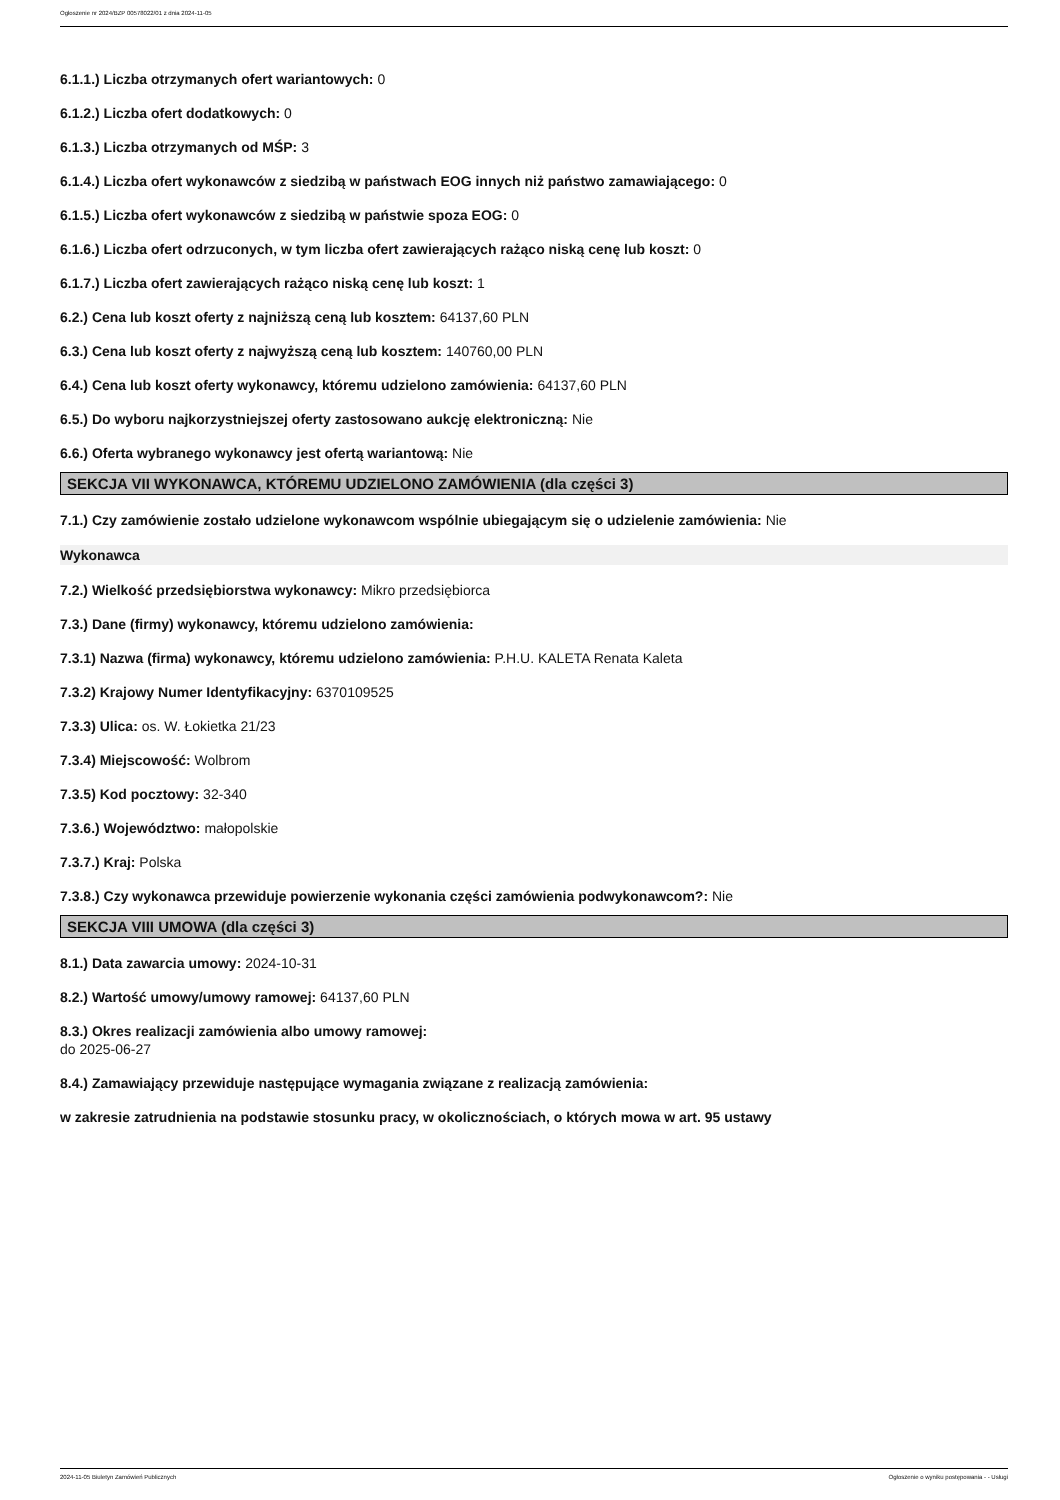Ogłoszenie nr 2024/BZP 00578022/01 z dnia 2024-11-05
6.1.1.) Liczba otrzymanych ofert wariantowych: 0
6.1.2.) Liczba ofert dodatkowych: 0
6.1.3.) Liczba otrzymanych od MŚP: 3
6.1.4.) Liczba ofert wykonawców z siedzibą w państwach EOG innych niż państwo zamawiającego: 0
6.1.5.) Liczba ofert wykonawców z siedzibą w państwie spoza EOG: 0
6.1.6.) Liczba ofert odrzuconych, w tym liczba ofert zawierających rażąco niską cenę lub koszt: 0
6.1.7.) Liczba ofert zawierających rażąco niską cenę lub koszt: 1
6.2.) Cena lub koszt oferty z najniższą ceną lub kosztem: 64137,60 PLN
6.3.) Cena lub koszt oferty z najwyższą ceną lub kosztem: 140760,00 PLN
6.4.) Cena lub koszt oferty wykonawcy, któremu udzielono zamówienia: 64137,60 PLN
6.5.) Do wyboru najkorzystniejszej oferty zastosowano aukcję elektroniczną: Nie
6.6.) Oferta wybranego wykonawcy jest ofertą wariantową: Nie
SEKCJA VII WYKONAWCA, KTÓREMU UDZIELONO ZAMÓWIENIA (dla części 3)
7.1.) Czy zamówienie zostało udzielone wykonawcom wspólnie ubiegającym się o udzielenie zamówienia: Nie
Wykonawca
7.2.) Wielkość przedsiębiorstwa wykonawcy: Mikro przedsiębiorca
7.3.) Dane (firmy) wykonawcy, któremu udzielono zamówienia:
7.3.1) Nazwa (firma) wykonawcy, któremu udzielono zamówienia: P.H.U. KALETA Renata Kaleta
7.3.2) Krajowy Numer Identyfikacyjny: 6370109525
7.3.3) Ulica: os. W. Łokietka 21/23
7.3.4) Miejscowość: Wolbrom
7.3.5) Kod pocztowy: 32-340
7.3.6.) Województwo: małopolskie
7.3.7.) Kraj: Polska
7.3.8.) Czy wykonawca przewiduje powierzenie wykonania części zamówienia podwykonawcom?: Nie
SEKCJA VIII UMOWA (dla części 3)
8.1.) Data zawarcia umowy: 2024-10-31
8.2.) Wartość umowy/umowy ramowej: 64137,60 PLN
8.3.) Okres realizacji zamówienia albo umowy ramowej:
do 2025-06-27
8.4.) Zamawiający przewiduje następujące wymagania związane z realizacją zamówienia:
w zakresie zatrudnienia na podstawie stosunku pracy, w okolicznościach, o których mowa w art. 95 ustawy
2024-11-05 Biuletyn Zamówień Publicznych Ogłoszenie o wyniku postępowania - - Usługi